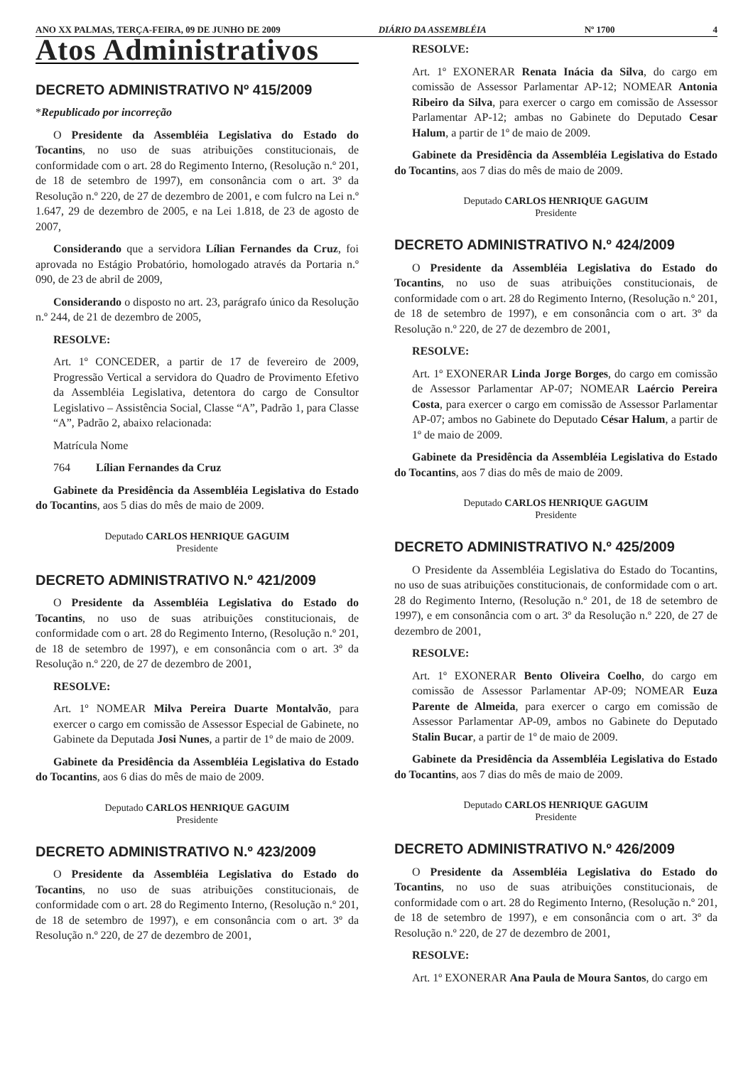ANO XX PALMAS, TERÇA-FEIRA, 09 DE JUNHO DE 2009 DIÁRIO DA ASSEMBLÉIA Nº 1700 4
Atos Administrativos
DECRETO ADMINISTRATIVO Nº 415/2009
*Republicado por incorreção
O Presidente da Assembléia Legislativa do Estado do Tocantins, no uso de suas atribuições constitucionais, de conformidade com o art. 28 do Regimento Interno, (Resolução n.º 201, de 18 de setembro de 1997), em consonância com o art. 3º da Resolução n.º 220, de 27 de dezembro de 2001, e com fulcro na Lei n.º 1.647, 29 de dezembro de 2005, e na Lei 1.818, de 23 de agosto de 2007,
Considerando que a servidora Lílian Fernandes da Cruz, foi aprovada no Estágio Probatório, homologado através da Portaria n.º 090, de 23 de abril de 2009,
Considerando o disposto no art. 23, parágrafo único da Resolução n.º 244, de 21 de dezembro de 2005,
RESOLVE:
Art. 1º CONCEDER, a partir de 17 de fevereiro de 2009, Progressão Vertical a servidora do Quadro de Provimento Efetivo da Assembléia Legislativa, detentora do cargo de Consultor Legislativo – Assistência Social, Classe “A”, Padrão 1, para Classe “A”, Padrão 2, abaixo relacionada:
Matrícula Nome
764 Lílian Fernandes da Cruz
Gabinete da Presidência da Assembléia Legislativa do Estado do Tocantins, aos 5 dias do mês de maio de 2009.
Deputado CARLOS HENRIQUE GAGUIM
Presidente
DECRETO ADMINISTRATIVO N.º 421/2009
O Presidente da Assembléia Legislativa do Estado do Tocantins, no uso de suas atribuições constitucionais, de conformidade com o art. 28 do Regimento Interno, (Resolução n.º 201, de 18 de setembro de 1997), e em consonância com o art. 3º da Resolução n.º 220, de 27 de dezembro de 2001,
RESOLVE:
Art. 1º NOMEAR Milva Pereira Duarte Montalvão, para exercer o cargo em comissão de Assessor Especial de Gabinete, no Gabinete da Deputada Josi Nunes, a partir de 1º de maio de 2009.
Gabinete da Presidência da Assembléia Legislativa do Estado do Tocantins, aos 6 dias do mês de maio de 2009.
Deputado CARLOS HENRIQUE GAGUIM
Presidente
DECRETO ADMINISTRATIVO N.º 423/2009
O Presidente da Assembléia Legislativa do Estado do Tocantins, no uso de suas atribuições constitucionais, de conformidade com o art. 28 do Regimento Interno, (Resolução n.º 201, de 18 de setembro de 1997), e em consonância com o art. 3º da Resolução n.º 220, de 27 de dezembro de 2001,
RESOLVE:
Art. 1º EXONERAR Renata Inácia da Silva, do cargo em comissão de Assessor Parlamentar AP-12; NOMEAR Antonia Ribeiro da Silva, para exercer o cargo em comissão de Assessor Parlamentar AP-12; ambas no Gabinete do Deputado Cesar Halum, a partir de 1º de maio de 2009.
Gabinete da Presidência da Assembléia Legislativa do Estado do Tocantins, aos 7 dias do mês de maio de 2009.
Deputado CARLOS HENRIQUE GAGUIM
Presidente
DECRETO ADMINISTRATIVO N.º 424/2009
O Presidente da Assembléia Legislativa do Estado do Tocantins, no uso de suas atribuições constitucionais, de conformidade com o art. 28 do Regimento Interno, (Resolução n.º 201, de 18 de setembro de 1997), e em consonância com o art. 3º da Resolução n.º 220, de 27 de dezembro de 2001,
RESOLVE:
Art. 1º EXONERAR Linda Jorge Borges, do cargo em comissão de Assessor Parlamentar AP-07; NOMEAR Laércio Pereira Costa, para exercer o cargo em comissão de Assessor Parlamentar AP-07; ambos no Gabinete do Deputado César Halum, a partir de 1º de maio de 2009.
Gabinete da Presidência da Assembléia Legislativa do Estado do Tocantins, aos 7 dias do mês de maio de 2009.
Deputado CARLOS HENRIQUE GAGUIM
Presidente
DECRETO ADMINISTRATIVO N.º 425/2009
O Presidente da Assembléia Legislativa do Estado do Tocantins, no uso de suas atribuições constitucionais, de conformidade com o art. 28 do Regimento Interno, (Resolução n.º 201, de 18 de setembro de 1997), e em consonância com o art. 3º da Resolução n.º 220, de 27 de dezembro de 2001,
RESOLVE:
Art. 1º EXONERAR Bento Oliveira Coelho, do cargo em comissão de Assessor Parlamentar AP-09; NOMEAR Euza Parente de Almeida, para exercer o cargo em comissão de Assessor Parlamentar AP-09, ambos no Gabinete do Deputado Stalin Bucar, a partir de 1º de maio de 2009.
Gabinete da Presidência da Assembléia Legislativa do Estado do Tocantins, aos 7 dias do mês de maio de 2009.
Deputado CARLOS HENRIQUE GAGUIM
Presidente
DECRETO ADMINISTRATIVO N.º 426/2009
O Presidente da Assembléia Legislativa do Estado do Tocantins, no uso de suas atribuições constitucionais, de conformidade com o art. 28 do Regimento Interno, (Resolução n.º 201, de 18 de setembro de 1997), e em consonância com o art. 3º da Resolução n.º 220, de 27 de dezembro de 2001,
RESOLVE:
Art. 1º EXONERAR Ana Paula de Moura Santos, do cargo em